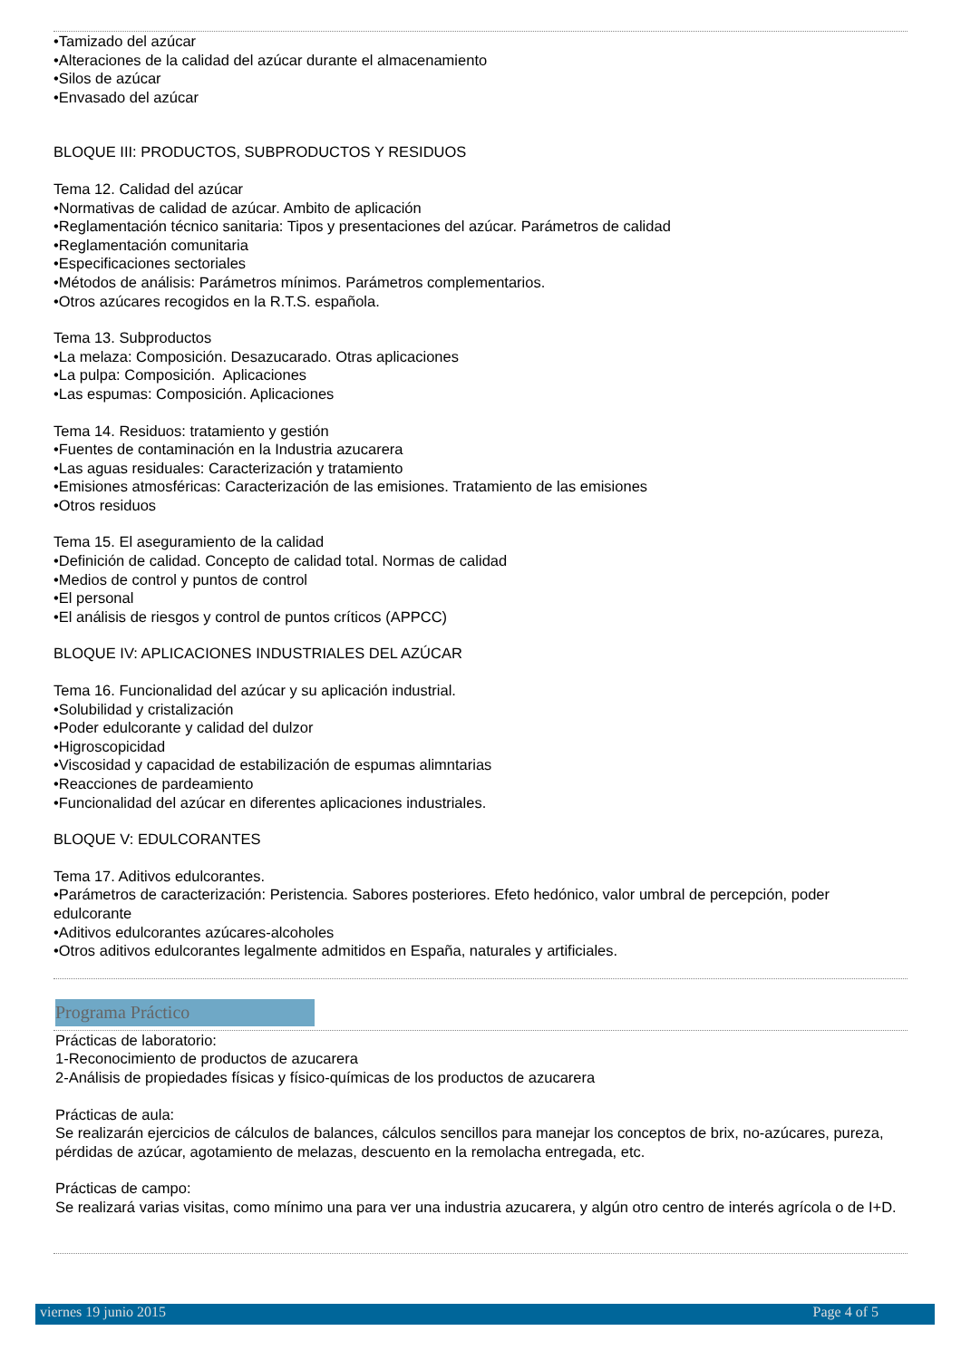•Tamizado del azúcar
•Alteraciones de la calidad del azúcar durante el almacenamiento
•Silos de azúcar
•Envasado del azúcar
BLOQUE III: PRODUCTOS, SUBPRODUCTOS Y RESIDUOS
Tema 12. Calidad del azúcar
•Normativas de calidad de azúcar. Ambito de aplicación
•Reglamentación técnico sanitaria: Tipos y presentaciones del azúcar. Parámetros de calidad
•Reglamentación comunitaria
•Especificaciones sectoriales
•Métodos de análisis: Parámetros mínimos. Parámetros complementarios.
•Otros azúcares recogidos en la R.T.S. española.
Tema 13. Subproductos
•La melaza: Composición. Desazucarado. Otras aplicaciones
•La pulpa: Composición. Aplicaciones
•Las espumas: Composición. Aplicaciones
Tema 14. Residuos: tratamiento y gestión
•Fuentes de contaminación en la Industria azucarera
•Las aguas residuales: Caracterización y tratamiento
•Emisiones atmosféricas: Caracterización de las emisiones. Tratamiento de las emisiones
•Otros residuos
Tema 15. El aseguramiento de la calidad
•Definición de calidad. Concepto de calidad total. Normas de calidad
•Medios de control y puntos de control
•El personal
•El análisis de riesgos y control de puntos críticos (APPCC)
BLOQUE IV: APLICACIONES INDUSTRIALES DEL AZÚCAR
Tema 16. Funcionalidad del azúcar y su aplicación industrial.
•Solubilidad y cristalización
•Poder edulcorante y calidad del dulzor
•Higroscopicidad
•Viscosidad y capacidad de estabilización de espumas alimntarias
•Reacciones de pardeamiento
•Funcionalidad del azúcar en diferentes aplicaciones industriales.
BLOQUE V: EDULCORANTES
Tema 17. Aditivos edulcorantes.
•Parámetros de caracterización: Peristencia. Sabores posteriores. Efeto hedónico, valor umbral de percepción, poder edulcorante
•Aditivos edulcorantes azúcares-alcoholes
•Otros aditivos edulcorantes legalmente admitidos en España, naturales y artificiales.
Programa Práctico
Prácticas de laboratorio:
1-Reconocimiento de productos de azucarera
2-Análisis de propiedades físicas y físico-químicas de los productos de azucarera
Prácticas de aula:
Se realizarán ejercicios de cálculos de balances, cálculos sencillos para manejar los conceptos de brix, no-azúcares, pureza, pérdidas de azúcar, agotamiento de melazas, descuento en la remolacha entregada, etc.
Prácticas de campo:
Se realizará varias visitas, como mínimo una para ver una industria azucarera, y algún otro centro de interés agrícola o de I+D.
viernes 19 junio 2015 Page 4 of 5